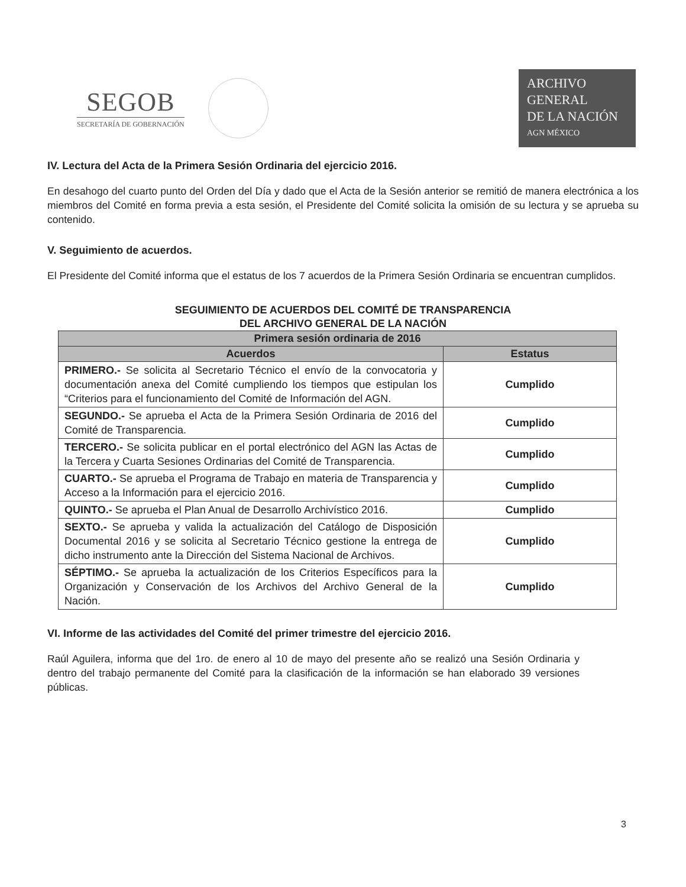SEGOB
SECRETARÍA DE GOBERNACIÓN
ARCHIVO
GENERAL
DE LA NACIÓN
AGN MÉXICO
IV. Lectura del Acta de la Primera Sesión Ordinaria del ejercicio 2016.
En desahogo del cuarto punto del Orden del Día y dado que el Acta de la Sesión anterior se remitió de manera electrónica a los miembros del Comité en forma previa a esta sesión, el Presidente del Comité solicita la omisión de su lectura y se aprueba su contenido.
V. Seguimiento de acuerdos.
El Presidente del Comité informa que el estatus de los 7 acuerdos de la Primera Sesión Ordinaria se encuentran cumplidos.
SEGUIMIENTO DE ACUERDOS DEL COMITÉ DE TRANSPARENCIA
DEL ARCHIVO GENERAL DE LA NACIÓN
| Primera sesión ordinaria de 2016 | |
| --- | --- |
| Acuerdos | Estatus |
| PRIMERO.- Se solicita al Secretario Técnico el envío de la convocatoria y documentación anexa del Comité cumpliendo los tiempos que estipulan los “Criterios para el funcionamiento del Comité de Información del AGN. | Cumplido |
| SEGUNDO.- Se aprueba el Acta de la Primera Sesión Ordinaria de 2016 del Comité de Transparencia. | Cumplido |
| TERCERO.- Se solicita publicar en el portal electrónico del AGN las Actas de la Tercera y Cuarta Sesiones Ordinarias del Comité de Transparencia. | Cumplido |
| CUARTO.- Se aprueba el Programa de Trabajo en materia de Transparencia y Acceso a la Información para el ejercicio 2016. | Cumplido |
| QUINTO.- Se aprueba el Plan Anual de Desarrollo Archivístico 2016. | Cumplido |
| SEXTO.- Se aprueba y valida la actualización del Catálogo de Disposición Documental 2016 y se solicita al Secretario Técnico gestione la entrega de dicho instrumento ante la Dirección del Sistema Nacional de Archivos. | Cumplido |
| SÉPTIMO.- Se aprueba la actualización de los Criterios Específicos para la Organización y Conservación de los Archivos del Archivo General de la Nación. | Cumplido |
VI. Informe de las actividades del Comité del primer trimestre del ejercicio 2016.
Raúl Aguilera, informa que del 1ro. de enero al 10 de mayo del presente año se realizó una Sesión Ordinaria y dentro del trabajo permanente del Comité para la clasificación de la información se han elaborado 39 versiones públicas.
3